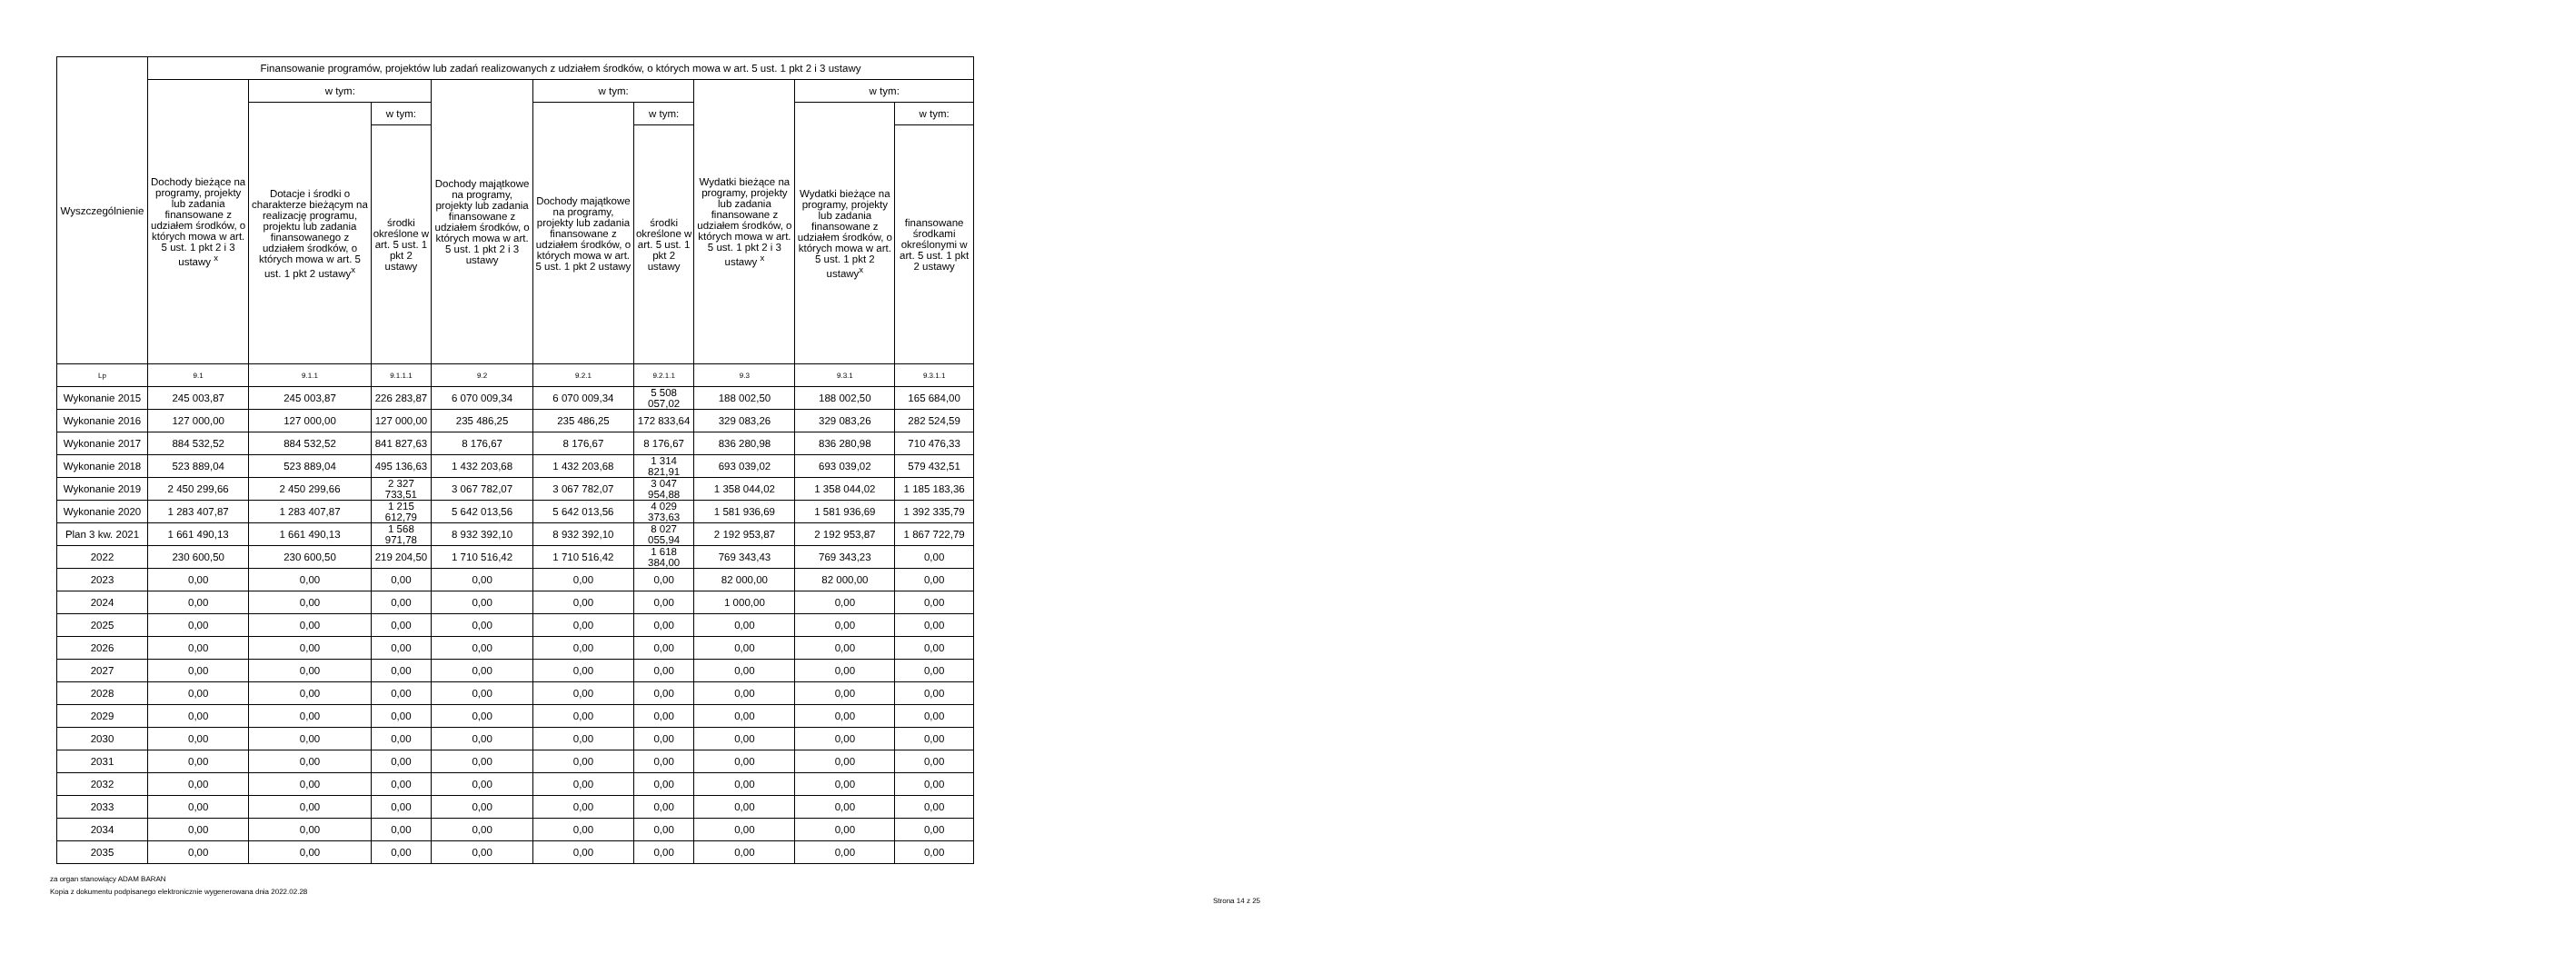| Wyszczególnienie | Finansowanie programów, projektów lub zadań realizowanych z udziałem środków, o których mowa w art. 5 ust. 1 pkt 2 i 3 ustawy | | | | | | | | |
| --- | --- | --- | --- | --- | --- | --- | --- | --- | --- |
| | Dochody bieżące na programy, projekty lub zadania finansowane z udziałem środków, o których mowa w art. 5 ust. 1 pkt 2 i 3 ustawy <sup>x</sup> | w tym: | | Dochody majątkowe na programy, projekty lub zadania finansowane z udziałem środków, o których mowa w art. 5 ust. 1 pkt 2 i 3 ustawy | w tym: | | Wydatki bieżące na programy, projekty lub zadania finansowane z udziałem środków, o których mowa w art. 5 ust. 1 pkt 2 i 3 ustawy <sup>x</sup> | w tym: | |
| | | Dotacje i środki o charakterze bieżącym na realizację programu, projektu lub zadania finansowanego z udziałem środków, o których mowa w art. 5 ust. 1 pkt 2 ustawy<sup>x</sup> | w tym: | | Dochody majątkowe na programy, projekty lub zadania finansowane z udziałem środków, o których mowa w art. 5 ust. 1 pkt 2 ustawy | w tym: | | Wydatki bieżące na programy, projekty lub zadania finansowane z udziałem środków, o których mowa w art. 5 ust. 1 pkt 2 ustawy<sup>x</sup> | w tym: |
| | | | środki określone w art. 5 ust. 1 pkt 2 ustawy | | | środki określone w art. 5 ust. 1 pkt 2 ustawy | | | finansowane środkami określonymi w art. 5 ust. 1 pkt 2 ustawy |
| Lp | 9.1 | 9.1.1 | 9.1.1.1 | 9.2 | 9.2.1 | 9.2.1.1 | 9.3 | 9.3.1 | 9.3.1.1 |
| Wykonanie 2015 | 245 003,87 | 245 003,87 | 226 283,87 | 6 070 009,34 | 6 070 009,34 | 5 508 057,02 | 188 002,50 | 188 002,50 | 165 684,00 |
| Wykonanie 2016 | 127 000,00 | 127 000,00 | 127 000,00 | 235 486,25 | 235 486,25 | 172 833,64 | 329 083,26 | 329 083,26 | 282 524,59 |
| Wykonanie 2017 | 884 532,52 | 884 532,52 | 841 827,63 | 8 176,67 | 8 176,67 | 8 176,67 | 836 280,98 | 836 280,98 | 710 476,33 |
| Wykonanie 2018 | 523 889,04 | 523 889,04 | 495 136,63 | 1 432 203,68 | 1 432 203,68 | 1 314 821,91 | 693 039,02 | 693 039,02 | 579 432,51 |
| Wykonanie 2019 | 2 450 299,66 | 2 450 299,66 | 2 327 733,51 | 3 067 782,07 | 3 067 782,07 | 3 047 954,88 | 1 358 044,02 | 1 358 044,02 | 1 185 183,36 |
| Wykonanie 2020 | 1 283 407,87 | 1 283 407,87 | 1 215 612,79 | 5 642 013,56 | 5 642 013,56 | 4 029 373,63 | 1 581 936,69 | 1 581 936,69 | 1 392 335,79 |
| Plan 3 kw. 2021 | 1 661 490,13 | 1 661 490,13 | 1 568 971,78 | 8 932 392,10 | 8 932 392,10 | 8 027 055,94 | 2 192 953,87 | 2 192 953,87 | 1 867 722,79 |
| 2022 | 230 600,50 | 230 600,50 | 219 204,50 | 1 710 516,42 | 1 710 516,42 | 1 618 384,00 | 769 343,43 | 769 343,23 | 0,00 |
| 2023 | 0,00 | 0,00 | 0,00 | 0,00 | 0,00 | 0,00 | 82 000,00 | 82 000,00 | 0,00 |
| 2024 | 0,00 | 0,00 | 0,00 | 0,00 | 0,00 | 0,00 | 1 000,00 | 0,00 | 0,00 |
| 2025 | 0,00 | 0,00 | 0,00 | 0,00 | 0,00 | 0,00 | 0,00 | 0,00 | 0,00 |
| 2026 | 0,00 | 0,00 | 0,00 | 0,00 | 0,00 | 0,00 | 0,00 | 0,00 | 0,00 |
| 2027 | 0,00 | 0,00 | 0,00 | 0,00 | 0,00 | 0,00 | 0,00 | 0,00 | 0,00 |
| 2028 | 0,00 | 0,00 | 0,00 | 0,00 | 0,00 | 0,00 | 0,00 | 0,00 | 0,00 |
| 2029 | 0,00 | 0,00 | 0,00 | 0,00 | 0,00 | 0,00 | 0,00 | 0,00 | 0,00 |
| 2030 | 0,00 | 0,00 | 0,00 | 0,00 | 0,00 | 0,00 | 0,00 | 0,00 | 0,00 |
| 2031 | 0,00 | 0,00 | 0,00 | 0,00 | 0,00 | 0,00 | 0,00 | 0,00 | 0,00 |
| 2032 | 0,00 | 0,00 | 0,00 | 0,00 | 0,00 | 0,00 | 0,00 | 0,00 | 0,00 |
| 2033 | 0,00 | 0,00 | 0,00 | 0,00 | 0,00 | 0,00 | 0,00 | 0,00 | 0,00 |
| 2034 | 0,00 | 0,00 | 0,00 | 0,00 | 0,00 | 0,00 | 0,00 | 0,00 | 0,00 |
| 2035 | 0,00 | 0,00 | 0,00 | 0,00 | 0,00 | 0,00 | 0,00 | 0,00 | 0,00 |
za organ stanowiący ADAM BARAN
Kopia z dokumentu podpisanego elektronicznie wygenerowana dnia 2022.02.28
Strona 14 z 25